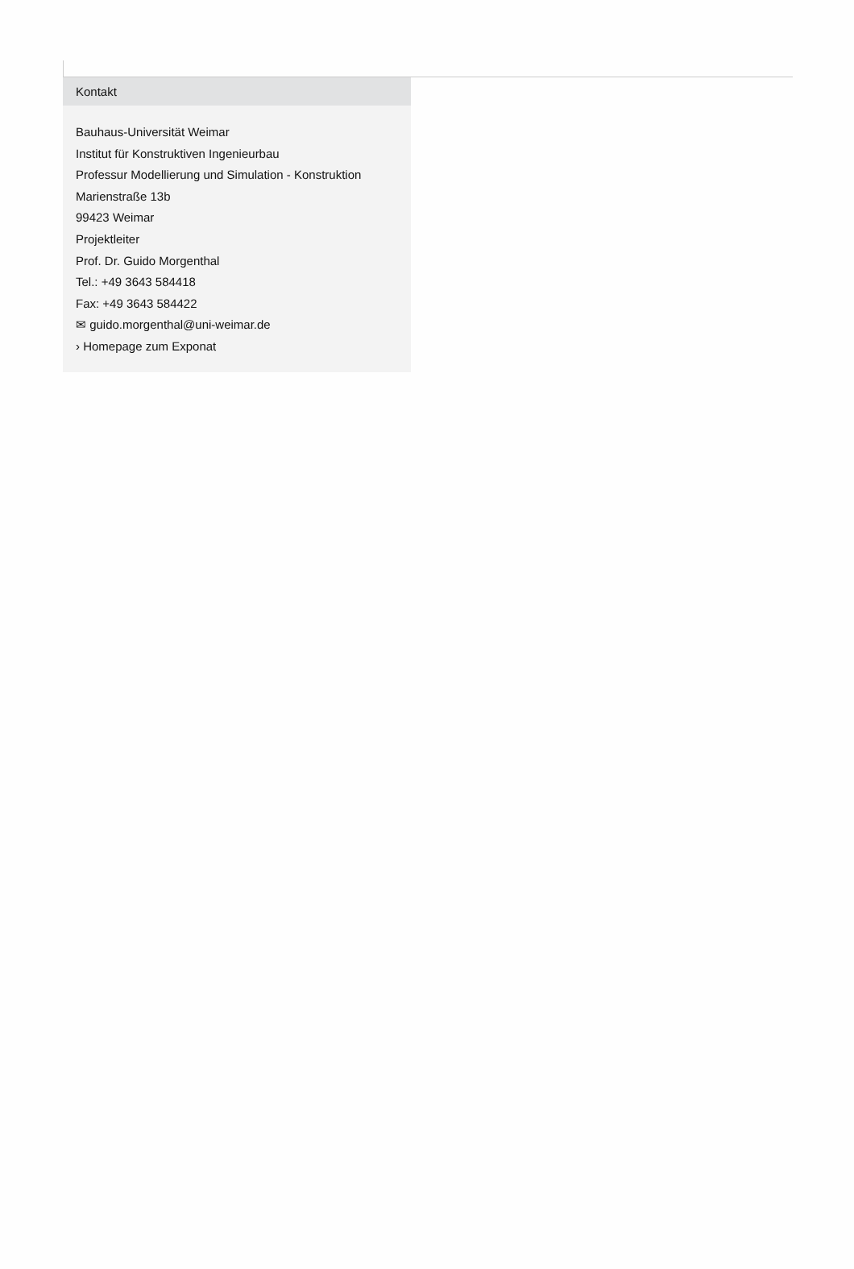Kontakt
Bauhaus-Universität Weimar
Institut für Konstruktiven Ingenieurbau
Professur Modellierung und Simulation - Konstruktion
Marienstraße 13b
99423 Weimar
Projektleiter
Prof. Dr. Guido Morgenthal
Tel.: +49 3643 584418
Fax: +49 3643 584422
✉ guido.morgenthal@uni-weimar.de
› Homepage zum Exponat